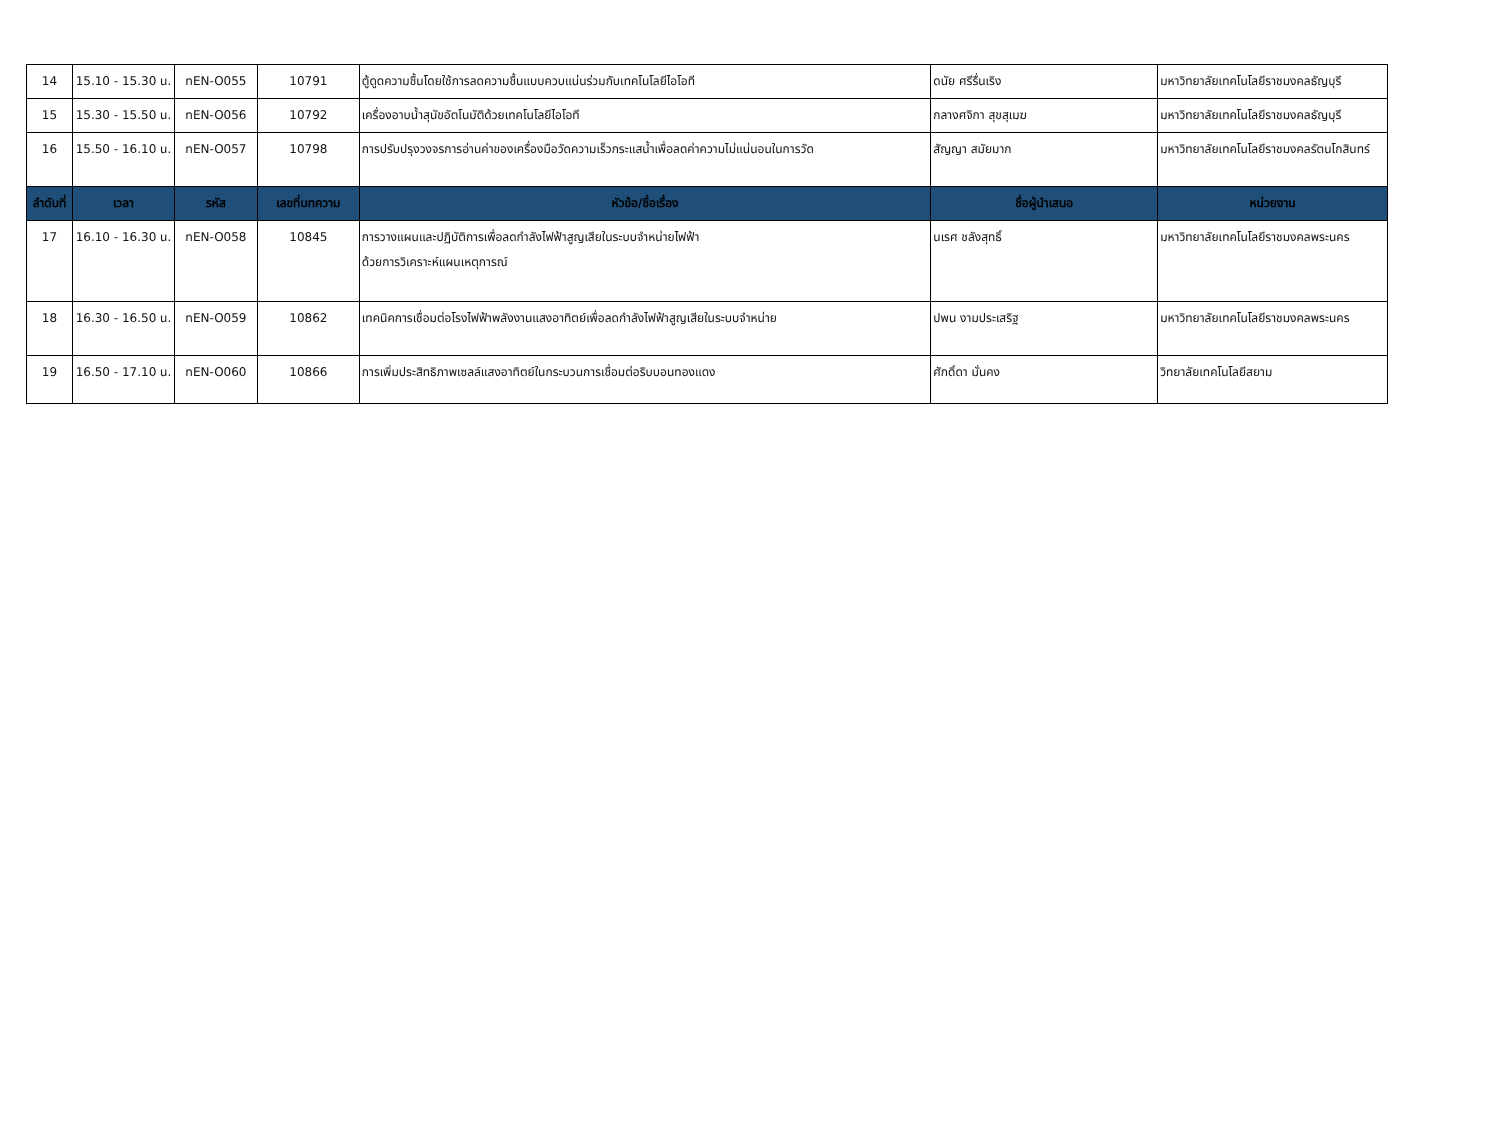| 14 | 15.10 - 15.30 น. | nEN-O055 | 10791 | ตู้ดูดความชื้นโดยใช้การลดความชื้นแบบควบแน่นร่วมกับเทคโนโลยีไอโอที | ดนัย ศรีรื่นเริง | มหาวิทยาลัยเทคโนโลยีราชมงคลธัญบุรี |
| 15 | 15.30 - 15.50 น. | nEN-O056 | 10792 | เครื่องอาบน้ำสุนัขอัตโนมัติด้วยเทคโนโลยีไอโอที | กลางศจิกา สุขสุเมฆ | มหาวิทยาลัยเทคโนโลยีราชมงคลธัญบุรี |
| 16 | 15.50 - 16.10 น. | nEN-O057 | 10798 | การปรับปรุงวงจรการอ่านค่าของเครื่องมือวัดความเร็วกระแสน้ำเพื่อลดค่าความไม่แน่นอนในการวัด | สัญญา สมัยมาก | มหาวิทยาลัยเทคโนโลยีราชมงคลรัตนโกสินทร์ |
| ลำดับที่ | เวลา | รหัส | เลขที่บทความ | หัวข้อ/ชื่อเรื่อง | ชื่อผู้นำเสนอ | หน่วยงาน |
| 17 | 16.10 - 16.30 น. | nEN-O058 | 10845 | การวางแผนและปฏิบัติการเพื่อลดกำลังไฟฟ้าสูญเสียในระบบจำหน่ายไฟฟ้า ด้วยการวิเคราะห์แผนเหตุการณ์ | นเรศ ชลังสุทธิ์ | มหาวิทยาลัยเทคโนโลยีราชมงคลพระนคร |
| 18 | 16.30 - 16.50 น. | nEN-O059 | 10862 | เทคนิคการเชื่อมต่อโรงไฟฟ้าพลังงานแสงอาทิตย์เพื่อลดกำลังไฟฟ้าสูญเสียในระบบจำหน่าย | ปพน งามประเสริฐ | มหาวิทยาลัยเทคโนโลยีราชมงคลพระนคร |
| 19 | 16.50 - 17.10 น. | nEN-O060 | 10866 | การเพิ่มประสิทธิภาพเซลล์แสงอาทิตย์ในกระบวนการเชื่อมต่อริบบอนทองแดง | ศักดิ์ดา มั่นคง | วิทยาลัยเทคโนโลยีสยาม |